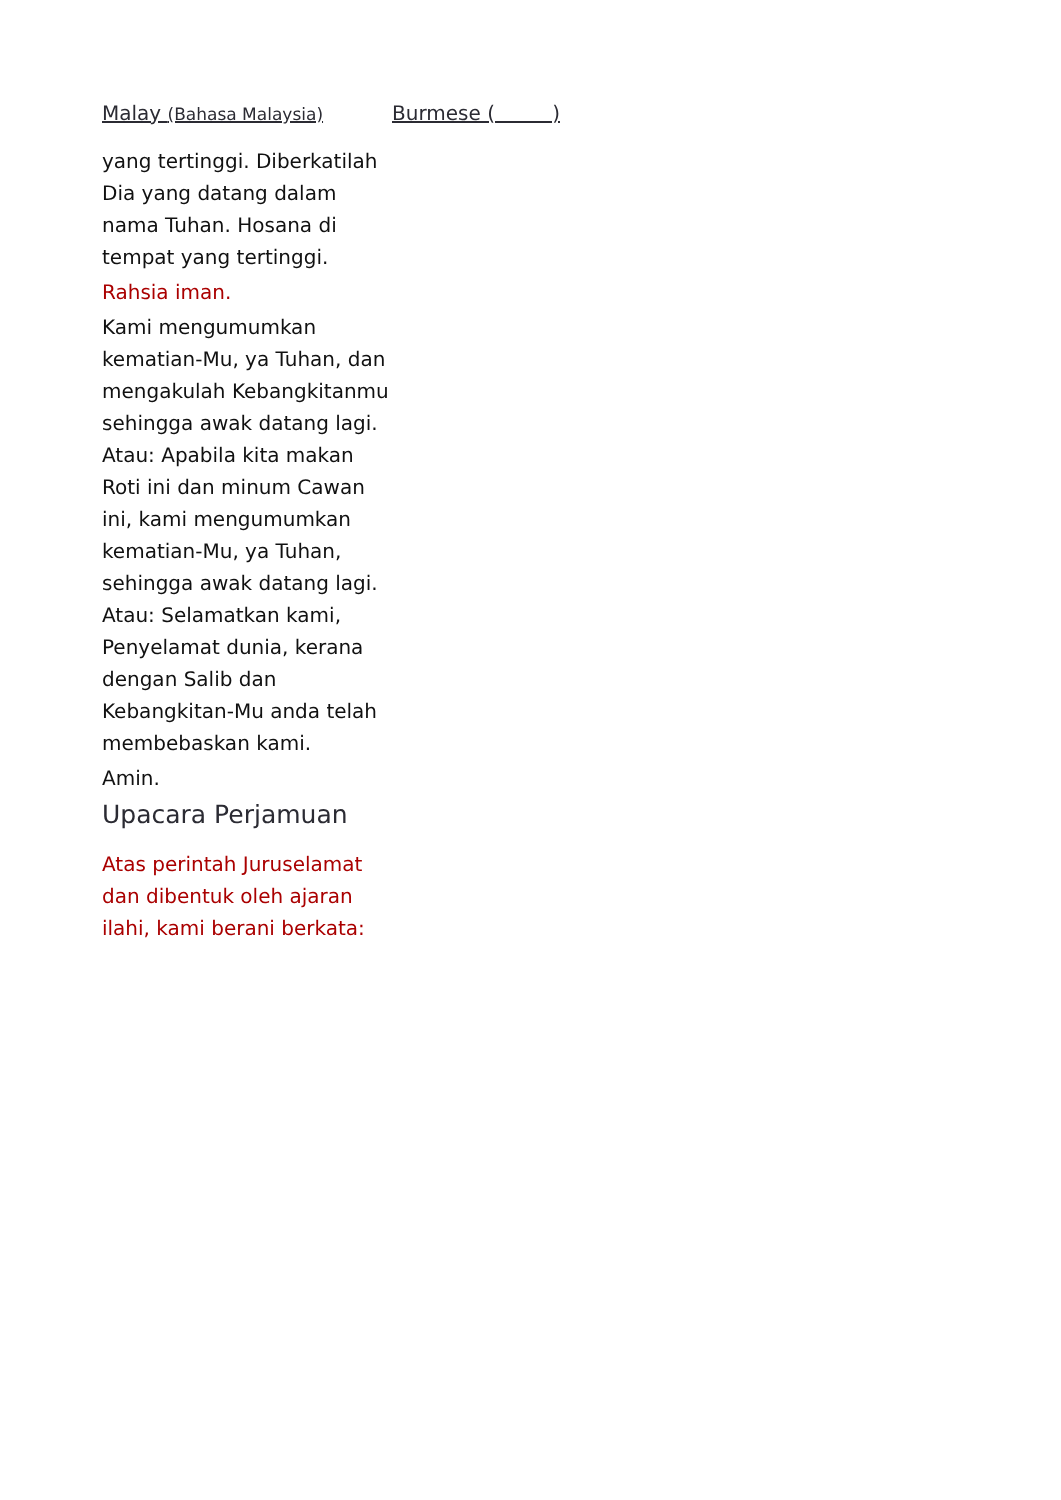Malay (Bahasa Malaysia)
yang tertinggi. Diberkatilah Dia yang datang dalam nama Tuhan. Hosana di tempat yang tertinggi.
Rahsia iman.
Kami mengumumkan kematian-Mu, ya Tuhan, dan mengakulah Kebangkitanmu sehingga awak datang lagi. Atau: Apabila kita makan Roti ini dan minum Cawan ini, kami mengumumkan kematian-Mu, ya Tuhan, sehingga awak datang lagi. Atau: Selamatkan kami, Penyelamat dunia, kerana dengan Salib dan Kebangkitan-Mu anda telah membebaskan kami.
Amin.
Upacara Perjamuan
Atas perintah Juruselamat dan dibentuk oleh ajaran ilahi, kami berani berkata:
Burmese ( )